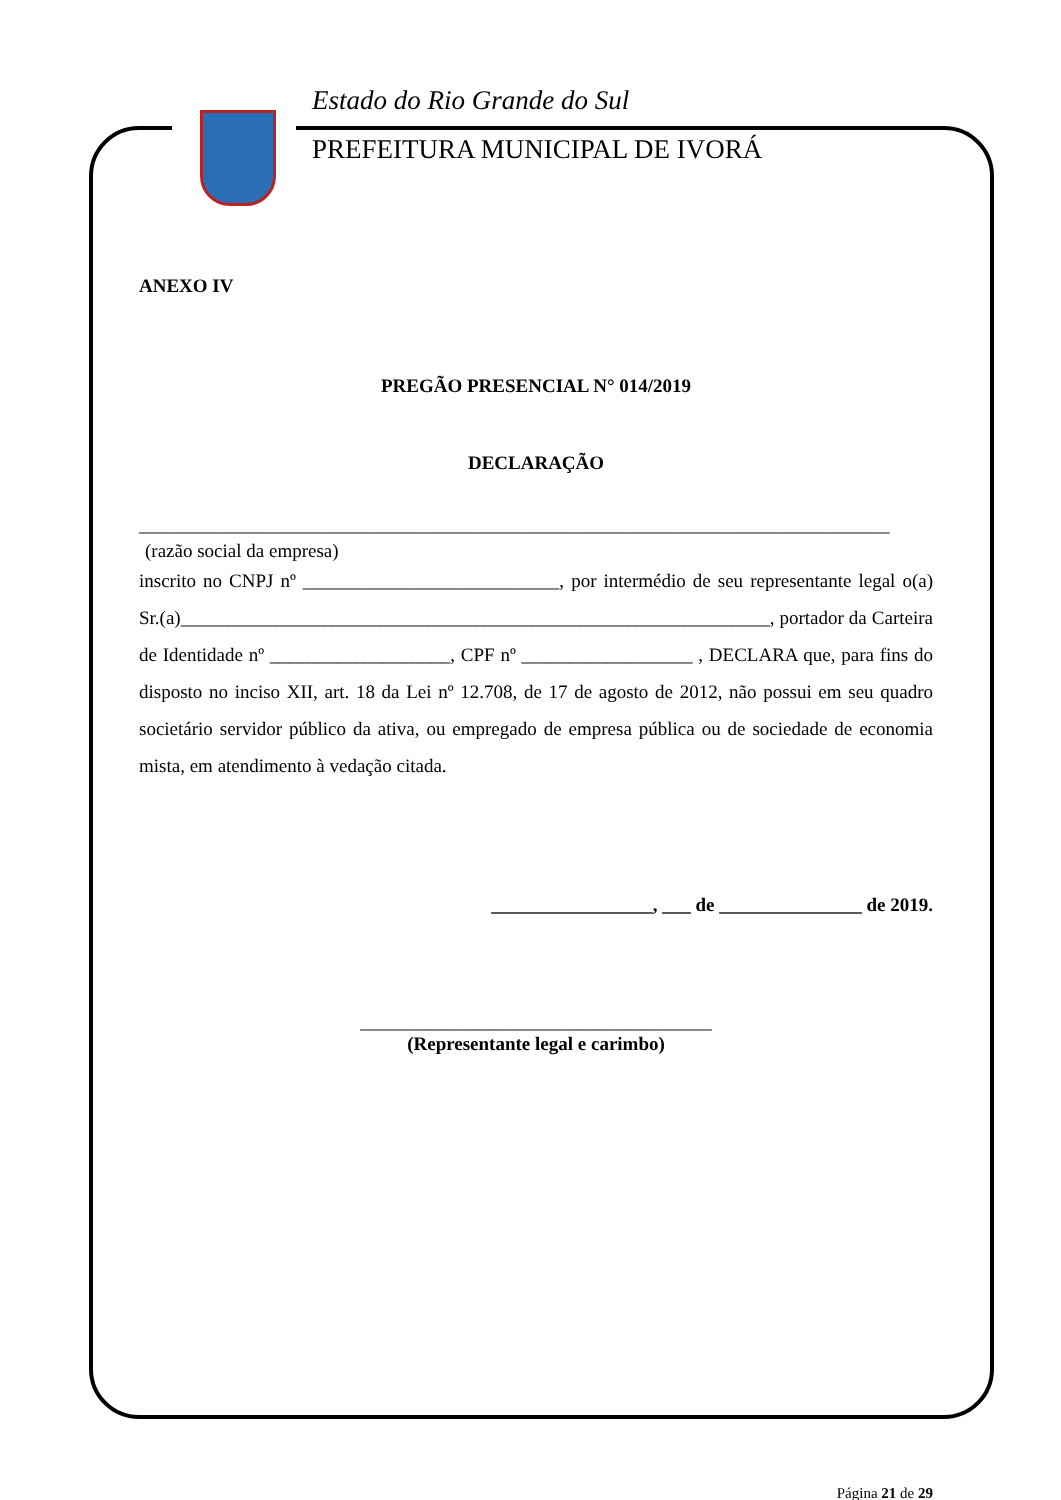Estado do Rio Grande do Sul
PREFEITURA MUNICIPAL DE IVORÁ
ANEXO IV
PREGÃO PRESENCIAL N° 014/2019
DECLARAÇÃO
_______________________________________________________________________________
(razão social da empresa)
inscrito no CNPJ nº ___________________________, por intermédio de seu representante legal o(a) Sr.(a)______________________________________________________________, portador da Carteira de Identidade nº ___________________, CPF nº __________________ , DECLARA que, para fins do disposto no inciso XII, art. 18 da Lei nº 12.708, de 17 de agosto de 2012, não possui em seu quadro societário servidor público da ativa, ou empregado de empresa pública ou de sociedade de economia mista, em atendimento à vedação citada.
_________________, ___ de _______________ de 2019.
_____________________________________
(Representante legal e carimbo)
Página 21 de 29